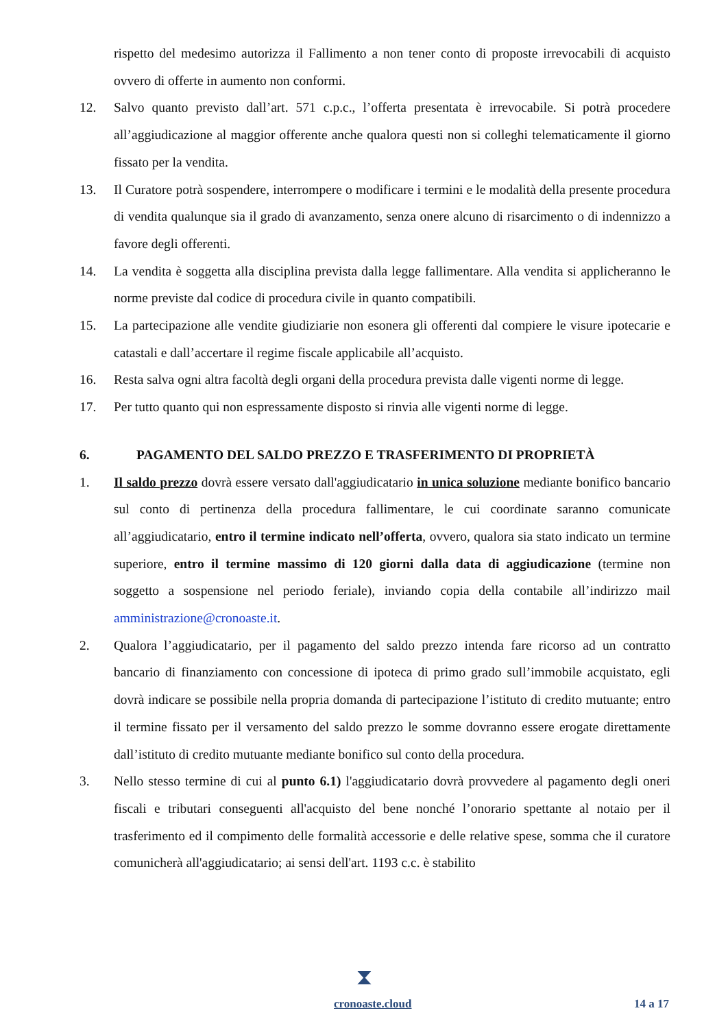rispetto del medesimo autorizza il Fallimento a non tener conto di proposte irrevocabili di acquisto ovvero di offerte in aumento non conformi.
12. Salvo quanto previsto dall’art. 571 c.p.c., l’offerta presentata è irrevocabile. Si potrà procedere all’aggiudicazione al maggior offerente anche qualora questi non si colleghi telematicamente il giorno fissato per la vendita.
13. Il Curatore potrà sospendere, interrompere o modificare i termini e le modalità della presente procedura di vendita qualunque sia il grado di avanzamento, senza onere alcuno di risarcimento o di indennizzo a favore degli offerenti.
14. La vendita è soggetta alla disciplina prevista dalla legge fallimentare. Alla vendita si applicheranno le norme previste dal codice di procedura civile in quanto compatibili.
15. La partecipazione alle vendite giudiziarie non esonera gli offerenti dal compiere le visure ipotecarie e catastali e dall’accertare il regime fiscale applicabile all’acquisto.
16. Resta salva ogni altra facoltà degli organi della procedura prevista dalle vigenti norme di legge.
17. Per tutto quanto qui non espressamente disposto si rinvia alle vigenti norme di legge.
6. PAGAMENTO DEL SALDO PREZZO E TRASFERIMENTO DI PROPRIETÀ
1. Il saldo prezzo dovrà essere versato dall'aggiudicatario in unica soluzione mediante bonifico bancario sul conto di pertinenza della procedura fallimentare, le cui coordinate saranno comunicate all’aggiudicatario, entro il termine indicato nell’offerta, ovvero, qualora sia stato indicato un termine superiore, entro il termine massimo di 120 giorni dalla data di aggiudicazione (termine non soggetto a sospensione nel periodo feriale), inviando copia della contabile all’indirizzo mail amministrazione@cronoaste.it.
2. Qualora l’aggiudicatario, per il pagamento del saldo prezzo intenda fare ricorso ad un contratto bancario di finanziamento con concessione di ipoteca di primo grado sull’immobile acquistato, egli dovrà indicare se possibile nella propria domanda di partecipazione l’istituto di credito mutuante; entro il termine fissato per il versamento del saldo prezzo le somme dovranno essere erogate direttamente dall’istituto di credito mutuante mediante bonifico sul conto della procedura.
3. Nello stesso termine di cui al punto 6.1) l'aggiudicatario dovrà provvedere al pagamento degli oneri fiscali e tributari conseguenti all'acquisto del bene nonché l’onorario spettante al notaio per il trasferimento ed il compimento delle formalità accessorie e delle relative spese, somma che il curatore comunicherà all'aggiudicatario; ai sensi dell'art. 1193 c.c. è stabilito
⧗
cronoaste.cloud 14 a 17